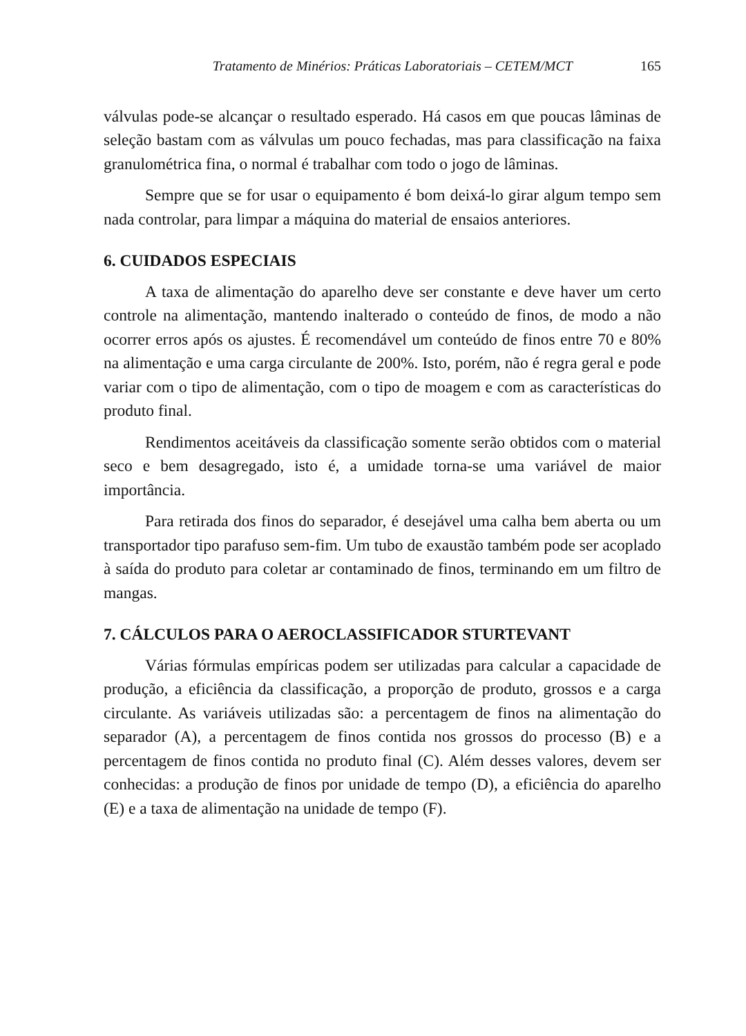Tratamento de Minérios: Práticas Laboratoriais – CETEM/MCT 165
válvulas pode-se alcançar o resultado esperado. Há casos em que poucas lâminas de seleção bastam com as válvulas um pouco fechadas, mas para classificação na faixa granulométrica fina, o normal é trabalhar com todo o jogo de lâminas.
Sempre que se for usar o equipamento é bom deixá-lo girar algum tempo sem nada controlar, para limpar a máquina do material de ensaios anteriores.
6. CUIDADOS ESPECIAIS
A taxa de alimentação do aparelho deve ser constante e deve haver um certo controle na alimentação, mantendo inalterado o conteúdo de finos, de modo a não ocorrer erros após os ajustes. É recomendável um conteúdo de finos entre 70 e 80% na alimentação e uma carga circulante de 200%. Isto, porém, não é regra geral e pode variar com o tipo de alimentação, com o tipo de moagem e com as características do produto final.
Rendimentos aceitáveis da classificação somente serão obtidos com o material seco e bem desagregado, isto é, a umidade torna-se uma variável de maior importância.
Para retirada dos finos do separador, é desejável uma calha bem aberta ou um transportador tipo parafuso sem-fim. Um tubo de exaustão também pode ser acoplado à saída do produto para coletar ar contaminado de finos, terminando em um filtro de mangas.
7. CÁLCULOS PARA O AEROCLASSIFICADOR STURTEVANT
Várias fórmulas empíricas podem ser utilizadas para calcular a capacidade de produção, a eficiência da classificação, a proporção de produto, grossos e a carga circulante. As variáveis utilizadas são: a percentagem de finos na alimentação do separador (A), a percentagem de finos contida nos grossos do processo (B) e a percentagem de finos contida no produto final (C). Além desses valores, devem ser conhecidas: a produção de finos por unidade de tempo (D), a eficiência do aparelho (E) e a taxa de alimentação na unidade de tempo (F).